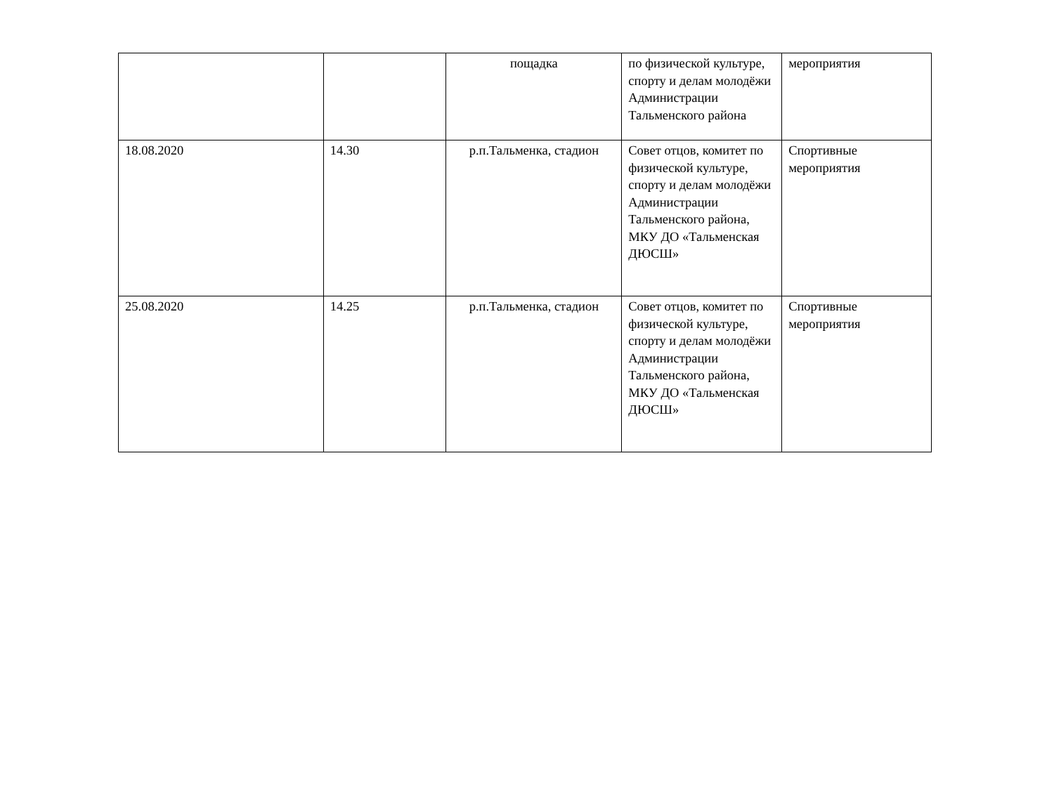| | | пощадка | по физической культуре, спорту и делам молодёжи Администрации Тальменского района | мероприятия |
| 18.08.2020 | 14.30 | р.п.Тальменка, стадион | Совет отцов, комитет по физической культуре, спорту и делам молодёжи Администрации Тальменского района, МКУ ДО «Тальменская ДЮСШ» | Спортивные мероприятия |
| 25.08.2020 | 14.25 | р.п.Тальменка, стадион | Совет отцов, комитет по физической культуре, спорту и делам молодёжи Администрации Тальменского района, МКУ ДО «Тальменская ДЮСШ» | Спортивные мероприятия |